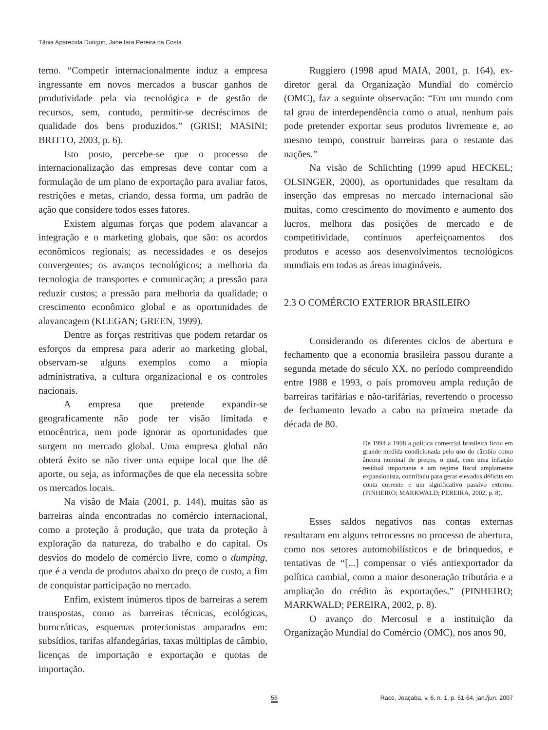Tânia Aparecida Durigon, Jane Iara Pereira da Costa
terno. “Competir internacionalmente induz a empresa ingressante em novos mercados a buscar ganhos de produtividade pela via tecnológica e de gestão de recursos, sem, contudo, permitir-se decréscimos de qualidade dos bens produzidos.” (GRISI; MASINI; BRITTO, 2003, p. 6).
Isto posto, percebe-se que o processo de internacionalização das empresas deve contar com a formulação de um plano de exportação para avaliar fatos, restrições e metas, criando, dessa forma, um padrão de ação que considere todos esses fatores.
Existem algumas forças que podem alavancar a integração e o marketing globais, que são: os acordos econômicos regionais; as necessidades e os desejos convergentes; os avanços tecnológicos; a melhoria da tecnologia de transportes e comunicação; a pressão para reduzir custos; a pressão para melhoria da qualidade; o crescimento econômico global e as oportunidades de alavancagem (KEEGAN; GREEN, 1999).
Dentre as forças restritivas que podem retardar os esforços da empresa para aderir ao marketing global, observam-se alguns exemplos como a miopia administrativa, a cultura organizacional e os controles nacionais.
A empresa que pretende expandir-se geograficamente não pode ter visão limitada e etnocêntrica, nem pode ignorar as oportunidades que surgem no mercado global. Uma empresa global não obterá êxito se não tiver uma equipe local que lhe dê aporte, ou seja, as informações de que ela necessita sobre os mercados locais.
Na visão de Maia (2001, p. 144), muitas são as barreiras ainda encontradas no comércio internacional, como a proteção à produção, que trata da proteção à exploração da natureza, do trabalho e do capital. Os desvios do modelo de comércio livre, como o dumping, que é a venda de produtos abaixo do preço de custo, a fim de conquistar participação no mercado.
Enfim, existem inúmeros tipos de barreiras a serem transpostas, como as barreiras técnicas, ecológicas, burocráticas, esquemas protecionistas amparados em: subsídios, tarifas alfandegárias, taxas múltiplas de câmbio, licenças de importação e exportação e quotas de importação.
Ruggiero (1998 apud MAIA, 2001, p. 164), ex-diretor geral da Organização Mundial do comércio (OMC), faz a seguinte observação: “Em um mundo com tal grau de interdependência como o atual, nenhum país pode pretender exportar seus produtos livremente e, ao mesmo tempo, construir barreiras para o restante das nações.”
Na visão de Schlichting (1999 apud HECKEL; OLSINGER, 2000), as oportunidades que resultam da inserção das empresas no mercado internacional são muitas, como crescimento do movimento e aumento dos lucros, melhora das posições de mercado e de competitividade, contínuos aperfeiçoamentos dos produtos e acesso aos desenvolvimentos tecnológicos mundiais em todas as áreas imagináveis.
2.3 O COMÉRCIO EXTERIOR BRASILEIRO
Considerando os diferentes ciclos de abertura e fechamento que a economia brasileira passou durante a segunda metade do século XX, no período compreendido entre 1988 e 1993, o país promoveu ampla redução de barreiras tarifárias e não-tarifárias, revertendo o processo de fechamento levado a cabo na primeira metade da década de 80.
De 1994 a 1998 a política comercial brasileira ficou em grande medida condicionada pelo uso do câmbio como âncora nominal de preços, o qual, com uma inflação residual importante e um regime fiscal amplamente expansionista, contribuiu para gerar elevados déficits em conta corrente e um significativo passivo externo. (PINHEIRO; MARKWALD; PEREIRA, 2002, p. 8).
Esses saldos negativos nas contas externas resultaram em alguns retrocessos no processo de abertura, como nos setores automobilísticos e de brinquedos, e tentativas de “[...] compensar o viés antiexportador da política cambial, como a maior desoneração tributária e a ampliação do crédito às exportações.” (PINHEIRO; MARKWALD; PEREIRA, 2002, p. 8).
O avanço do Mercosul e a instituição da Organização Mundial do Comércio (OMC), nos anos 90,
56 Race, Joaçaba, v. 6, n. 1, p. 51-64, jan./jun. 2007